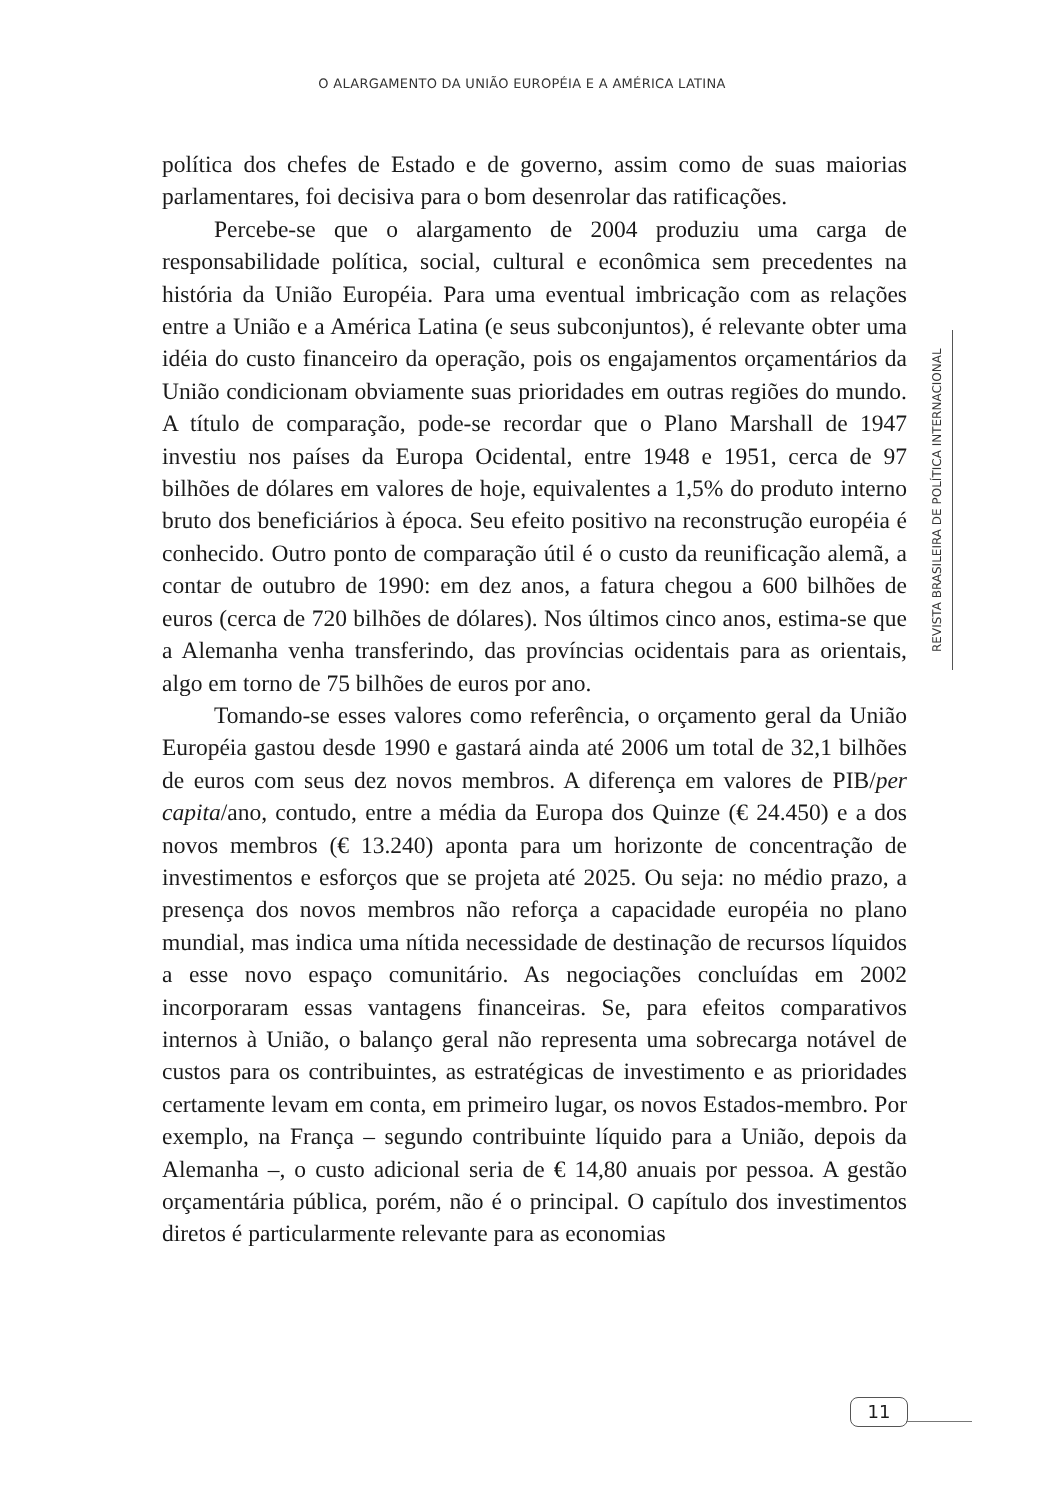O ALARGAMENTO DA UNIÃO EUROPÉIA E A AMÉRICA LATINA
política dos chefes de Estado e de governo, assim como de suas maiorias parlamentares, foi decisiva para o bom desenrolar das ratificações.
Percebe-se que o alargamento de 2004 produziu uma carga de responsabilidade política, social, cultural e econômica sem precedentes na história da União Européia. Para uma eventual imbricação com as relações entre a União e a América Latina (e seus subconjuntos), é relevante obter uma idéia do custo financeiro da operação, pois os engajamentos orçamentários da União condicionam obviamente suas prioridades em outras regiões do mundo. A título de comparação, pode-se recordar que o Plano Marshall de 1947 investiu nos países da Europa Ocidental, entre 1948 e 1951, cerca de 97 bilhões de dólares em valores de hoje, equivalentes a 1,5% do produto interno bruto dos beneficiários à época. Seu efeito positivo na reconstrução européia é conhecido. Outro ponto de comparação útil é o custo da reunificação alemã, a contar de outubro de 1990: em dez anos, a fatura chegou a 600 bilhões de euros (cerca de 720 bilhões de dólares). Nos últimos cinco anos, estima-se que a Alemanha venha transferindo, das províncias ocidentais para as orientais, algo em torno de 75 bilhões de euros por ano.
Tomando-se esses valores como referência, o orçamento geral da União Européia gastou desde 1990 e gastará ainda até 2006 um total de 32,1 bilhões de euros com seus dez novos membros. A diferença em valores de PIB/per capita/ano, contudo, entre a média da Europa dos Quinze (€ 24.450) e a dos novos membros (€ 13.240) aponta para um horizonte de concentração de investimentos e esforços que se projeta até 2025. Ou seja: no médio prazo, a presença dos novos membros não reforça a capacidade européia no plano mundial, mas indica uma nítida necessidade de destinação de recursos líquidos a esse novo espaço comunitário. As negociações concluídas em 2002 incorporaram essas vantagens financeiras. Se, para efeitos comparativos internos à União, o balanço geral não representa uma sobrecarga notável de custos para os contribuintes, as estratégicas de investimento e as prioridades certamente levam em conta, em primeiro lugar, os novos Estados-membro. Por exemplo, na França – segundo contribuinte líquido para a União, depois da Alemanha –, o custo adicional seria de € 14,80 anuais por pessoa. A gestão orçamentária pública, porém, não é o principal. O capítulo dos investimentos diretos é particularmente relevante para as economias
REVISTA BRASILEIRA DE POLÍTICA INTERNACIONAL
11